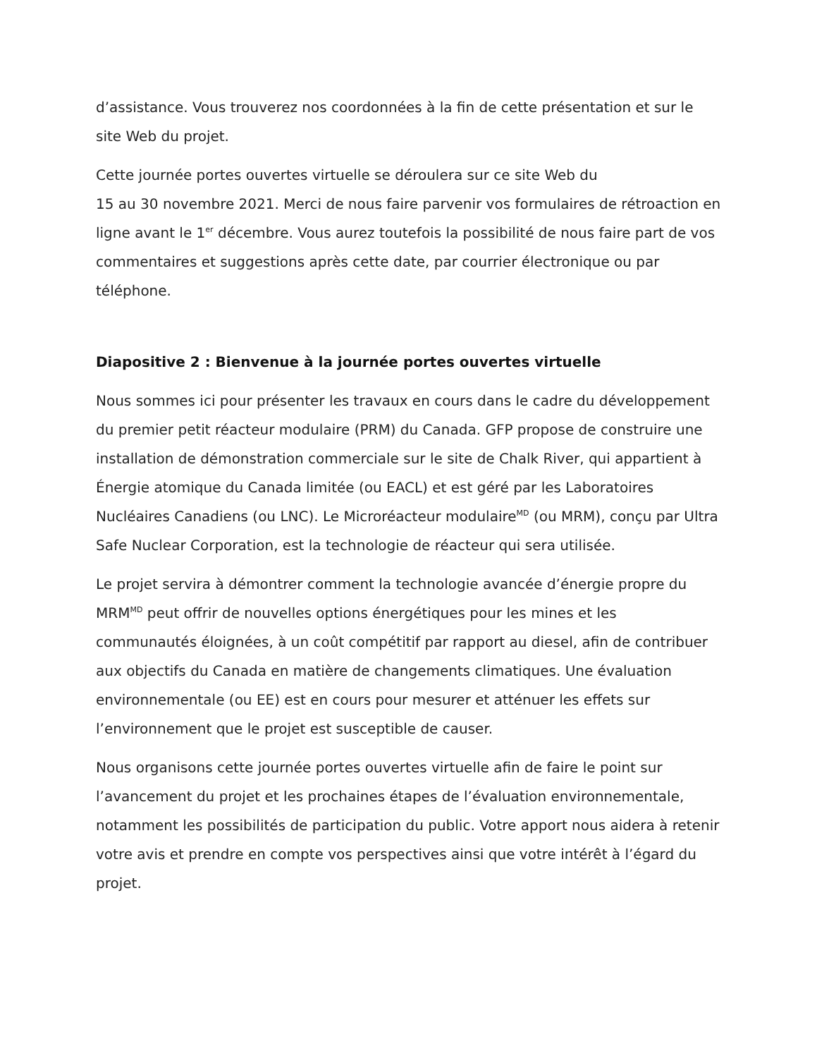d’assistance. Vous trouverez nos coordonnées à la fin de cette présentation et sur le site Web du projet.
Cette journée portes ouvertes virtuelle se déroulera sur ce site Web du
15 au 30 novembre 2021. Merci de nous faire parvenir vos formulaires de rétroaction en ligne avant le 1<sup>er</sup> décembre. Vous aurez toutefois la possibilité de nous faire part de vos commentaires et suggestions après cette date, par courrier électronique ou par téléphone.
Diapositive 2 : Bienvenue à la journée portes ouvertes virtuelle
Nous sommes ici pour présenter les travaux en cours dans le cadre du développement du premier petit réacteur modulaire (PRM) du Canada. GFP propose de construire une installation de démonstration commerciale sur le site de Chalk River, qui appartient à Énergie atomique du Canada limitée (ou EACL) et est géré par les Laboratoires Nucléaires Canadiens (ou LNC). Le Microréacteur modulaire<sup>MD</sup> (ou MRM), conçu par Ultra Safe Nuclear Corporation, est la technologie de réacteur qui sera utilisée.
Le projet servira à démontrer comment la technologie avancée d’énergie propre du MRM<sup>MD</sup> peut offrir de nouvelles options énergétiques pour les mines et les communautés éloignées, à un coût compétitif par rapport au diesel, afin de contribuer aux objectifs du Canada en matière de changements climatiques. Une évaluation environnementale (ou EE) est en cours pour mesurer et atténuer les effets sur l’environnement que le projet est susceptible de causer.
Nous organisons cette journée portes ouvertes virtuelle afin de faire le point sur l’avancement du projet et les prochaines étapes de l’évaluation environnementale, notamment les possibilités de participation du public. Votre apport nous aidera à retenir votre avis et prendre en compte vos perspectives ainsi que votre intérêt à l’égard du projet.